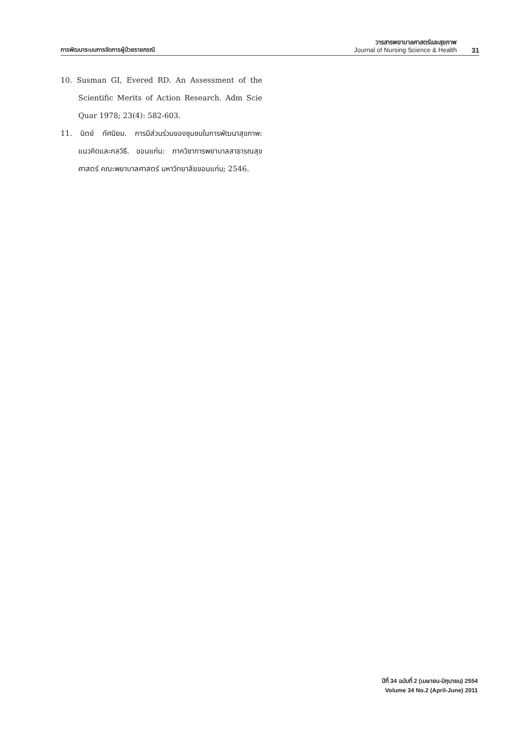การพัฒนาระบบการจัดการผู้ป่วยรายกรณี
วารสารพยาบาลศาสตร์และสุขภาพ
Journal of Nursing Science & Health
31
10. Susman GI, Evered RD. An Assessment of the Scientific Merits of Action Research. Adm Scie Quar 1978; 23(4): 582-603.
11. นิตย์ ทัศนิยม. การมีส่วนร่วมของชุมชนในการพัฒนาสุขภาพ: แนวคิดและกลวิธี. ขอนแก่น: ภาควิชาการพยาบาลสาธารณสุขศาสตร์ คณะพยาบาลศาสตร์ มหาวิทยาลัยขอนแก่น; 2546.
ปีที่ 34 ฉบับที่ 2 (เมษายน-มิถุนายน) 2554
Volume 34 No.2 (April-June) 2011